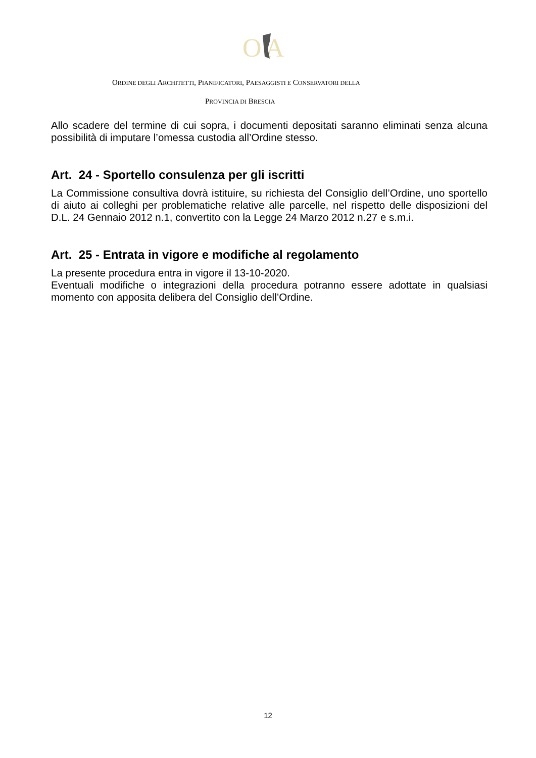O
A
ORDINE DEGLI ARCHITETTI, PIANIFICATORI, PAESAGGISTI E CONSERVATORI DELLA
PROVINCIA DI BRESCIA
Allo scadere del termine di cui sopra, i documenti depositati saranno eliminati senza alcuna possibilità di imputare l’omessa custodia all’Ordine stesso.
Art. 24 - Sportello consulenza per gli iscritti
La Commissione consultiva dovrà istituire, su richiesta del Consiglio dell’Ordine, uno sportello di aiuto ai colleghi per problematiche relative alle parcelle, nel rispetto delle disposizioni del D.L. 24 Gennaio 2012 n.1, convertito con la Legge 24 Marzo 2012 n.27 e s.m.i.
Art. 25 - Entrata in vigore e modifiche al regolamento
La presente procedura entra in vigore il 13-10-2020.
Eventuali modifiche o integrazioni della procedura potranno essere adottate in qualsiasi momento con apposita delibera del Consiglio dell’Ordine.
12